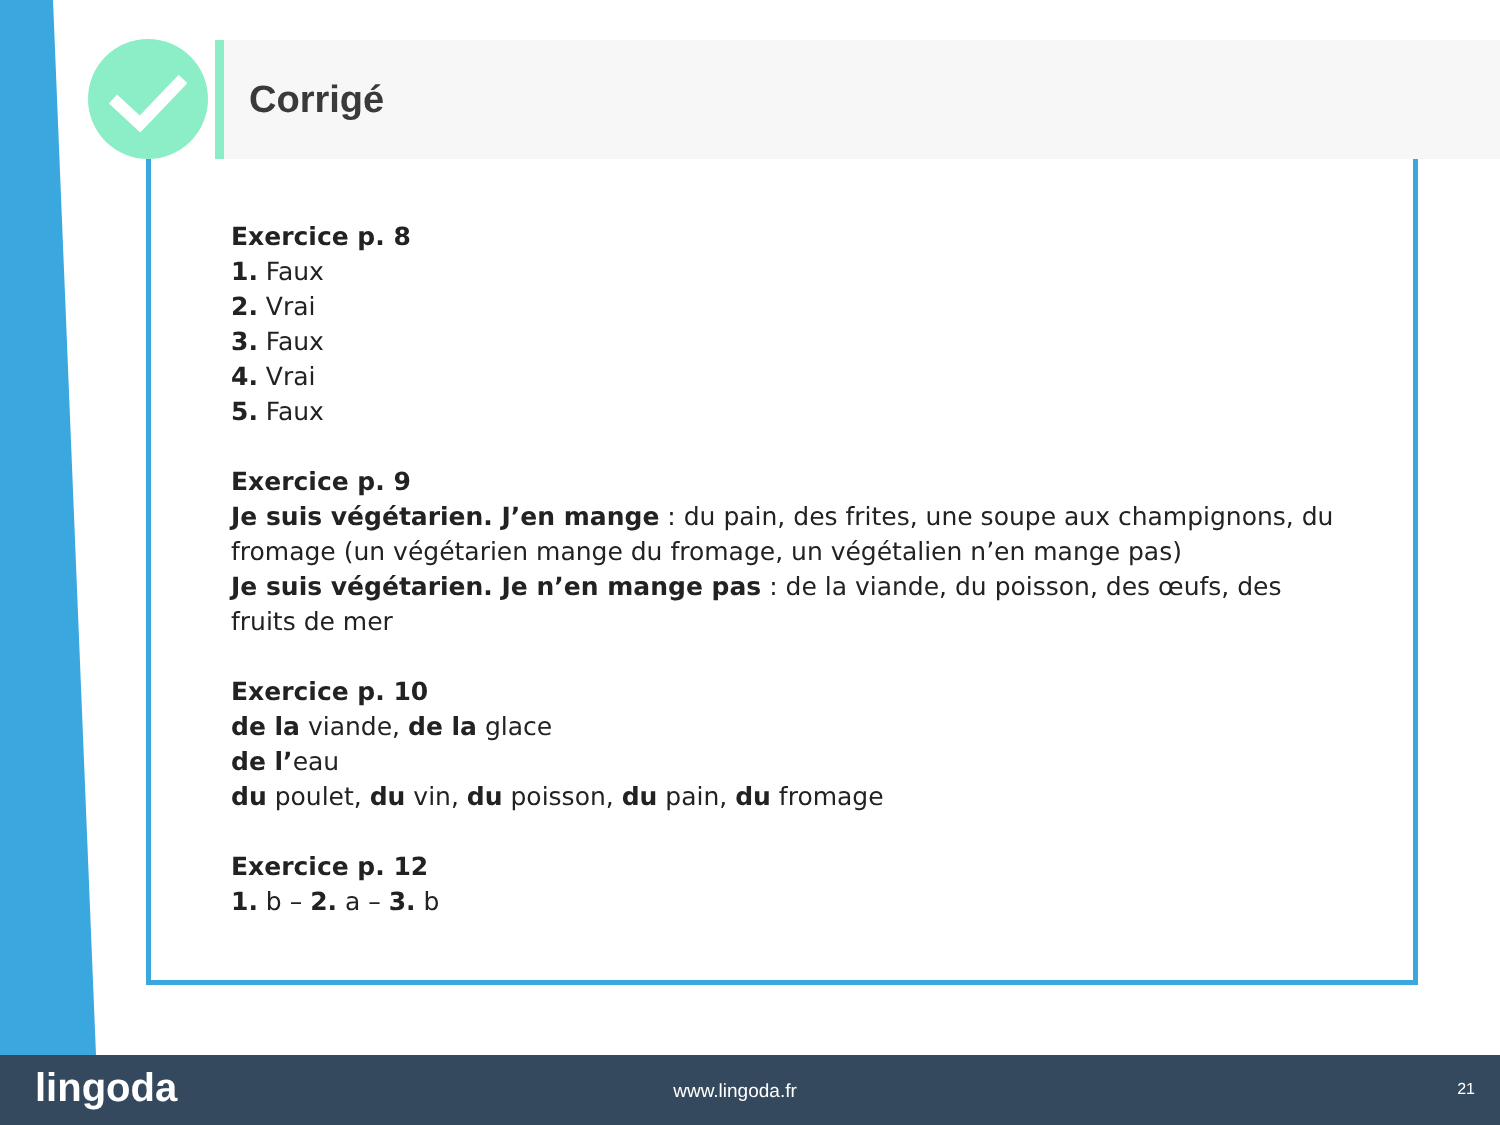Corrigé
Exercice p. 8
1. Faux
2. Vrai
3. Faux
4. Vrai
5. Faux
Exercice p. 9
Je suis végétarien. J’en mange : du pain, des frites, une soupe aux champignons, du fromage (un végétarien mange du fromage, un végétalien n’en mange pas)
Je suis végétarien. Je n’en mange pas : de la viande, du poisson, des œufs, des fruits de mer
Exercice p. 10
de la viande, de la glace
de l’eau
du poulet, du vin, du poisson, du pain, du fromage
Exercice p. 12
1. b – 2. a – 3. b
lingoda www.lingoda.fr 21